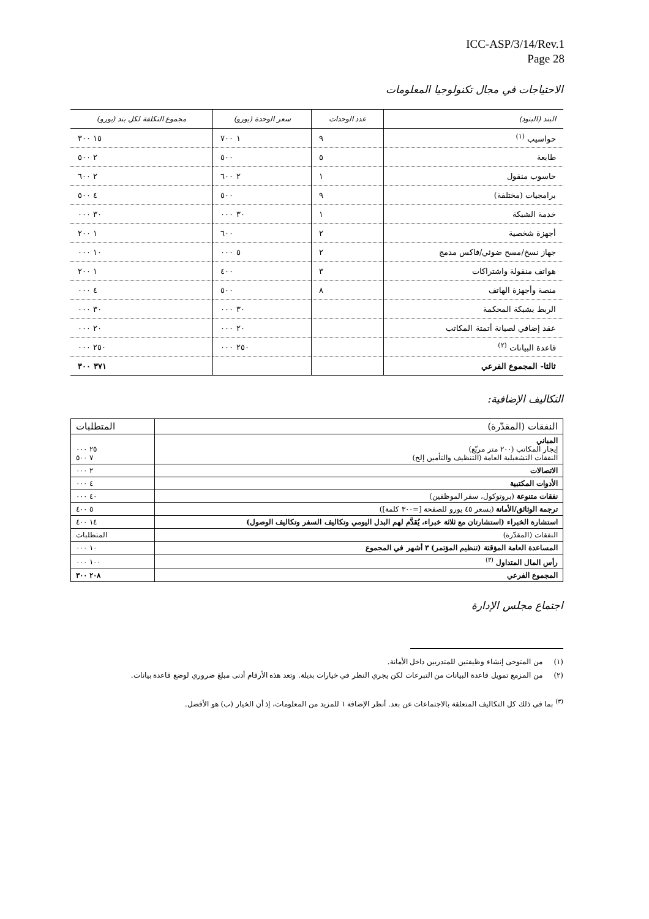ICC-ASP/3/14/Rev.1
Page 28
الاحتياجات في مجال تكنولوجيا المعلومات
| البند (البنود) | عدد الوحدات | سعر الوحدة (يورو) | مجموع التكلفة لكل بند (يورو) |
| --- | --- | --- | --- |
| حواسيب <sup>(١)</sup> | ٩ | ١ ٧٠٠ | ١٥ ٣٠٠ |
| طابعة | ٥ | ٥٠٠ | ٢ ٥٠٠ |
| حاسوب منقول | ١ | ٢ ٦٠٠ | ٢ ٦٠٠ |
| برامجيات (مختلفة) | ٩ | ٥٠٠ | ٤ ٥٠٠ |
| خدمة الشبكة | ١ | ٣٠ ٠٠٠ | ٣٠ ٠٠٠ |
| أجهزة شخصية | ٢ | ٦٠٠ | ١ ٢٠٠ |
| جهاز نسخ/مسح ضوئي/فاكس مدمج | ٢ | ٥ ٠٠٠ | ١٠ ٠٠٠ |
| هواتف منقولة واشتراكات | ٣ | ٤٠٠ | ١ ٢٠٠ |
| منصة وأجهزة الهاتف | ٨ | ٥٠٠ | ٤ ٠٠٠ |
| الربط بشبكة المحكمة | | ٣٠ ٠٠٠ | ٣٠ ٠٠٠ |
| عقد إضافي لصيانة أتمتة المكاتب | | ٢٠ ٠٠٠ | ٢٠ ٠٠٠ |
| قاعدة البيانات <sup>(٢)</sup> | | ٢٥٠ ٠٠٠ | ٢٥٠ ٠٠٠ |
| ثالثا- المجموع الفرعي | | | ٣٧١ ٣٠٠ |
التكاليف الإضافية:
| النفقات (المقدّرة) | المتطلبات |
| المباني إيجار المكاتب (٢٠٠ متر مربّع) النفقات التشغيلية العامة (التنظيف والتأمين إلخ) | ٢٥ ٠٠٠ ٧ ٥٠٠ |
| الاتصالات | ٢ ٠٠٠ |
| الأدوات المكتبية | ٤ ٠٠٠ |
| نفقات متنوعة (بروتوكول، سفر الموظفين) | ٤٠ ٠٠٠ |
| ترجمة الوثائق/الأمانة (بسعر ٤٥ يورو للصفحة [=٣٠٠ كلمة]) | ٥ ٤٠٠ |
| استشارة الخبراء (استشارتان مع ثلاثة خبراء، يُقدَّم لهم البدل اليومي وتكاليف السفر وتكاليف الوصول) | ١٤ ٤٠٠ |
| النفقات (المقدّرة) | المتطلبات |
| المساعدة العامة المؤقتة (تنظيم المؤتمر) ٣ أشهر في المجموع | ١٠ ٠٠٠ |
| رأس المال المتداول <sup>(٣)</sup> | ١٠٠ ٠٠٠ |
| المجموع الفرعي | ٢٠٨ ٣٠٠ |
اجتماع مجلس الإدارة
(١) من المتوخى إنشاء وظيفتين للمتدربين داخل الأمانة.
(٢) من المزمع تمويل قاعدة البيانات من التبرعات لكن يجري النظر في خيارات بديلة. وتعد هذه الأرقام أدنى مبلغ ضروري لوضع قاعدة بيانات.
<sup>(٣)</sup> بما في ذلك كل التكاليف المتعلقة بالاجتماعات عن بعد. أنظر الإضافة ١ للمزيد من المعلومات، إذ أن الخيار (ب) هو الأفضل.